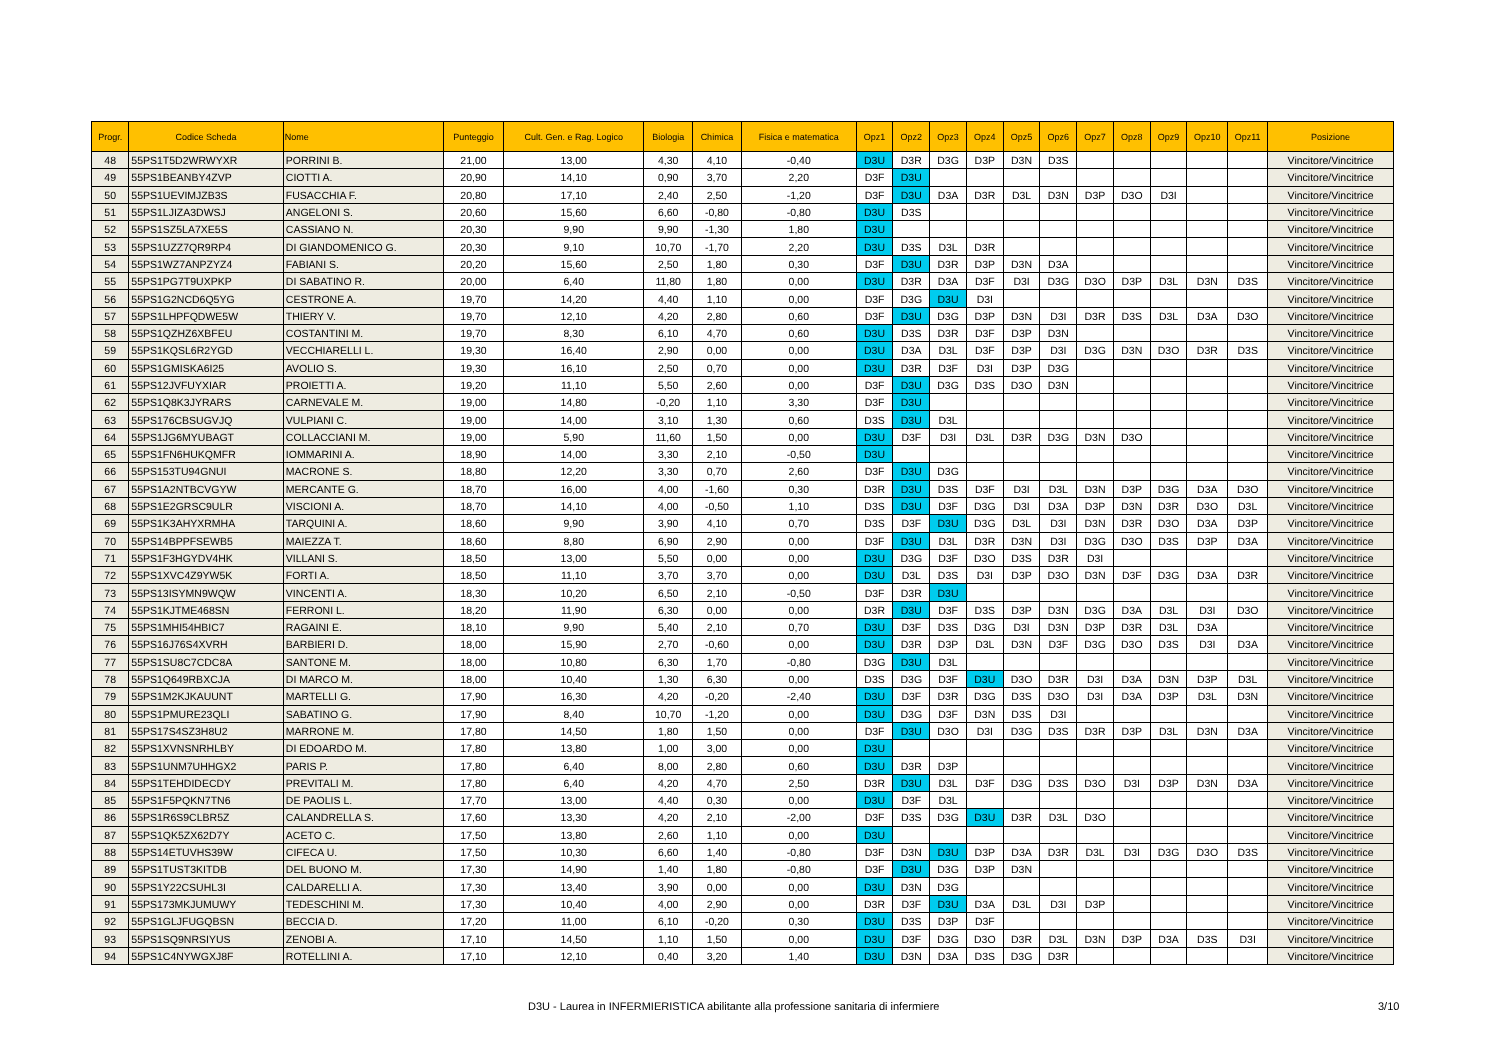| Progr. | Codice Scheda | Nome | Punteggio | Cult. Gen. e Rag. Logico | Biologia | Chimica | Fisica e matematica | Opz1 | Opz2 | Opz3 | Opz4 | Opz5 | Opz6 | Opz7 | Opz8 | Opz9 | Opz10 | Opz11 | Posizione |
| --- | --- | --- | --- | --- | --- | --- | --- | --- | --- | --- | --- | --- | --- | --- | --- | --- | --- | --- | --- |
| 48 | 55PS1T5D2WRWYXR | PORRINI B. | 21,00 | 13,00 | 4,30 | 4,10 | -0,40 | D3U | D3R | D3G | D3P | D3N | D3S | | | | | | Vincitore/Vincitrice |
| 49 | 55PS1BEANBY4ZVP | CIOTTI A. | 20,90 | 14,10 | 0,90 | 3,70 | 2,20 | D3F | D3U | | | | | | | | | | Vincitore/Vincitrice |
| 50 | 55PS1UEVIMJZB3S | FUSACCHIA F. | 20,80 | 17,10 | 2,40 | 2,50 | -1,20 | D3F | D3U | D3A | D3R | D3L | D3N | D3P | D3O | D3I | | | Vincitore/Vincitrice |
| 51 | 55PS1LJIZA3DWSJ | ANGELONI S. | 20,60 | 15,60 | 6,60 | -0,80 | -0,80 | D3U | D3S | | | | | | | | | | Vincitore/Vincitrice |
| 52 | 55PS1SZ5LA7XE5S | CASSIANO N. | 20,30 | 9,90 | 9,90 | -1,30 | 1,80 | D3U | | | | | | | | | | | Vincitore/Vincitrice |
| 53 | 55PS1UZZ7QR9RP4 | DI GIANDOMENICO G. | 20,30 | 9,10 | 10,70 | -1,70 | 2,20 | D3U | D3S | D3L | D3R | | | | | | | | Vincitore/Vincitrice |
| 54 | 55PS1WZ7ANPZYZ4 | FABIANI S. | 20,20 | 15,60 | 2,50 | 1,80 | 0,30 | D3F | D3U | D3R | D3P | D3N | D3A | | | | | | Vincitore/Vincitrice |
| 55 | 55PS1PG7T9UXPKP | DI SABATINO R. | 20,00 | 6,40 | 11,80 | 1,80 | 0,00 | D3U | D3R | D3A | D3F | D3I | D3G | D3O | D3P | D3L | D3N | D3S | Vincitore/Vincitrice |
| 56 | 55PS1G2NCD6Q5YG | CESTRONE A. | 19,70 | 14,20 | 4,40 | 1,10 | 0,00 | D3F | D3G | D3U | D3I | | | | | | | | Vincitore/Vincitrice |
| 57 | 55PS1LHPFQDWE5W | THIERY V. | 19,70 | 12,10 | 4,20 | 2,80 | 0,60 | D3F | D3U | D3G | D3P | D3N | D3I | D3R | D3S | D3L | D3A | D3O | Vincitore/Vincitrice |
| 58 | 55PS1QZHZ6XBFEU | COSTANTINI M. | 19,70 | 8,30 | 6,10 | 4,70 | 0,60 | D3U | D3S | D3R | D3F | D3P | D3N | | | | | | Vincitore/Vincitrice |
| 59 | 55PS1KQSL6R2YGD | VECCHIARELLI L. | 19,30 | 16,40 | 2,90 | 0,00 | 0,00 | D3U | D3A | D3L | D3F | D3P | D3I | D3G | D3N | D3O | D3R | D3S | Vincitore/Vincitrice |
| 60 | 55PS1GMISKA6I25 | AVOLIO S. | 19,30 | 16,10 | 2,50 | 0,70 | 0,00 | D3U | D3R | D3F | D3I | D3P | D3G | | | | | | Vincitore/Vincitrice |
| 61 | 55PS12JVFUYXIAR | PROIETTI A. | 19,20 | 11,10 | 5,50 | 2,60 | 0,00 | D3F | D3U | D3G | D3S | D3O | D3N | | | | | | Vincitore/Vincitrice |
| 62 | 55PS1Q8K3JYRARS | CARNEVALE M. | 19,00 | 14,80 | -0,20 | 1,10 | 3,30 | D3F | D3U | | | | | | | | | | Vincitore/Vincitrice |
| 63 | 55PS176CBSUGVJQ | VULPIANI C. | 19,00 | 14,00 | 3,10 | 1,30 | 0,60 | D3S | D3U | D3L | | | | | | | | | Vincitore/Vincitrice |
| 64 | 55PS1JG6MYUBAGT | COLLACCIANI M. | 19,00 | 5,90 | 11,60 | 1,50 | 0,00 | D3U | D3F | D3I | D3L | D3R | D3G | D3N | D3O | | | | Vincitore/Vincitrice |
| 65 | 55PS1FN6HUKQMFR | IOMMARINI A. | 18,90 | 14,00 | 3,30 | 2,10 | -0,50 | D3U | | | | | | | | | | | Vincitore/Vincitrice |
| 66 | 55PS153TU94GNUI | MACRONE S. | 18,80 | 12,20 | 3,30 | 0,70 | 2,60 | D3F | D3U | D3G | | | | | | | | | Vincitore/Vincitrice |
| 67 | 55PS1A2NTBCVGYW | MERCANTE G. | 18,70 | 16,00 | 4,00 | -1,60 | 0,30 | D3R | D3U | D3S | D3F | D3I | D3L | D3N | D3P | D3G | D3A | D3O | Vincitore/Vincitrice |
| 68 | 55PS1E2GRSC9ULR | VISCIONI A. | 18,70 | 14,10 | 4,00 | -0,50 | 1,10 | D3S | D3U | D3F | D3G | D3I | D3A | D3P | D3N | D3R | D3O | D3L | Vincitore/Vincitrice |
| 69 | 55PS1K3AHYXRMHA | TARQUINI A. | 18,60 | 9,90 | 3,90 | 4,10 | 0,70 | D3S | D3F | D3U | D3G | D3L | D3I | D3N | D3R | D3O | D3A | D3P | Vincitore/Vincitrice |
| 70 | 55PS14BPPFSEWB5 | MAIEZZA T. | 18,60 | 8,80 | 6,90 | 2,90 | 0,00 | D3F | D3U | D3L | D3R | D3N | D3I | D3G | D3O | D3S | D3P | D3A | Vincitore/Vincitrice |
| 71 | 55PS1F3HGYDV4HK | VILLANI S. | 18,50 | 13,00 | 5,50 | 0,00 | 0,00 | D3U | D3G | D3F | D3O | D3S | D3R | D3I | | | | | Vincitore/Vincitrice |
| 72 | 55PS1XVC4Z9YW5K | FORTI A. | 18,50 | 11,10 | 3,70 | 3,70 | 0,00 | D3U | D3L | D3S | D3I | D3P | D3O | D3N | D3F | D3G | D3A | D3R | Vincitore/Vincitrice |
| 73 | 55PS13ISYMN9WQW | VINCENTI A. | 18,30 | 10,20 | 6,50 | 2,10 | -0,50 | D3F | D3R | D3U | | | | | | | | | Vincitore/Vincitrice |
| 74 | 55PS1KJTME468SN | FERRONI L. | 18,20 | 11,90 | 6,30 | 0,00 | 0,00 | D3R | D3U | D3F | D3S | D3P | D3N | D3G | D3A | D3L | D3I | D3O | Vincitore/Vincitrice |
| 75 | 55PS1MHI54HBIC7 | RAGAINI E. | 18,10 | 9,90 | 5,40 | 2,10 | 0,70 | D3U | D3F | D3S | D3G | D3I | D3N | D3P | D3R | D3L | D3A | | Vincitore/Vincitrice |
| 76 | 55PS16J76S4XVRH | BARBIERI D. | 18,00 | 15,90 | 2,70 | -0,60 | 0,00 | D3U | D3R | D3P | D3L | D3N | D3F | D3G | D3O | D3S | D3I | D3A | Vincitore/Vincitrice |
| 77 | 55PS1SU8C7CDC8A | SANTONE M. | 18,00 | 10,80 | 6,30 | 1,70 | -0,80 | D3G | D3U | D3L | | | | | | | | | Vincitore/Vincitrice |
| 78 | 55PS1Q649RBXCJA | DI MARCO M. | 18,00 | 10,40 | 1,30 | 6,30 | 0,00 | D3S | D3G | D3F | D3U | D3O | D3R | D3I | D3A | D3N | D3P | D3L | Vincitore/Vincitrice |
| 79 | 55PS1M2KJKAUUNT | MARTELLI G. | 17,90 | 16,30 | 4,20 | -0,20 | -2,40 | D3U | D3F | D3R | D3G | D3S | D3O | D3I | D3A | D3P | D3L | D3N | Vincitore/Vincitrice |
| 80 | 55PS1PMURE23QLI | SABATINO G. | 17,90 | 8,40 | 10,70 | -1,20 | 0,00 | D3U | D3G | D3F | D3N | D3S | D3I | | | | | | Vincitore/Vincitrice |
| 81 | 55PS17S4SZ3H8U2 | MARRONE M. | 17,80 | 14,50 | 1,80 | 1,50 | 0,00 | D3F | D3U | D3O | D3I | D3G | D3S | D3R | D3P | D3L | D3N | D3A | Vincitore/Vincitrice |
| 82 | 55PS1XVNSNRHLBY | DI EDOARDO M. | 17,80 | 13,80 | 1,00 | 3,00 | 0,00 | D3U | | | | | | | | | | | Vincitore/Vincitrice |
| 83 | 55PS1UNM7UHHGX2 | PARIS P. | 17,80 | 6,40 | 8,00 | 2,80 | 0,60 | D3U | D3R | D3P | | | | | | | | | Vincitore/Vincitrice |
| 84 | 55PS1TEHDIDECDY | PREVITALI M. | 17,80 | 6,40 | 4,20 | 4,70 | 2,50 | D3R | D3U | D3L | D3F | D3G | D3S | D3O | D3I | D3P | D3N | D3A | Vincitore/Vincitrice |
| 85 | 55PS1F5PQKN7TN6 | DE PAOLIS L. | 17,70 | 13,00 | 4,40 | 0,30 | 0,00 | D3U | D3F | D3L | | | | | | | | | Vincitore/Vincitrice |
| 86 | 55PS1R6S9CLBR5Z | CALANDRELLA S. | 17,60 | 13,30 | 4,20 | 2,10 | -2,00 | D3F | D3S | D3G | D3U | D3R | D3L | D3O | | | | | Vincitore/Vincitrice |
| 87 | 55PS1QK5ZX62D7Y | ACETO C. | 17,50 | 13,80 | 2,60 | 1,10 | 0,00 | D3U | | | | | | | | | | | Vincitore/Vincitrice |
| 88 | 55PS14ETUVHS39W | CIFECA U. | 17,50 | 10,30 | 6,60 | 1,40 | -0,80 | D3F | D3N | D3U | D3P | D3A | D3R | D3L | D3I | D3G | D3O | D3S | Vincitore/Vincitrice |
| 89 | 55PS1TUST3KITDB | DEL BUONO M. | 17,30 | 14,90 | 1,40 | 1,80 | -0,80 | D3F | D3U | D3G | D3P | D3N | | | | | | | Vincitore/Vincitrice |
| 90 | 55PS1Y22CSUHL3I | CALDARELLI A. | 17,30 | 13,40 | 3,90 | 0,00 | 0,00 | D3U | D3N | D3G | | | | | | | | | Vincitore/Vincitrice |
| 91 | 55PS173MKJUMUWY | TEDESCHINI M. | 17,30 | 10,40 | 4,00 | 2,90 | 0,00 | D3R | D3F | D3U | D3A | D3L | D3I | D3P | | | | | Vincitore/Vincitrice |
| 92 | 55PS1GLJFUGQBSN | BECCIA D. | 17,20 | 11,00 | 6,10 | -0,20 | 0,30 | D3U | D3S | D3P | D3F | | | | | | | | Vincitore/Vincitrice |
| 93 | 55PS1SQ9NRSIYUS | ZENOBI A. | 17,10 | 14,50 | 1,10 | 1,50 | 0,00 | D3U | D3F | D3G | D3O | D3R | D3L | D3N | D3P | D3A | D3S | D3I | Vincitore/Vincitrice |
| 94 | 55PS1C4NYWGXJ8F | ROTELLINI A. | 17,10 | 12,10 | 0,40 | 3,20 | 1,40 | D3U | D3N | D3A | D3S | D3G | D3R | | | | | | Vincitore/Vincitrice |
D3U - Laurea in INFERMIERISTICA abilitante alla professione sanitaria di infermiere 3/10